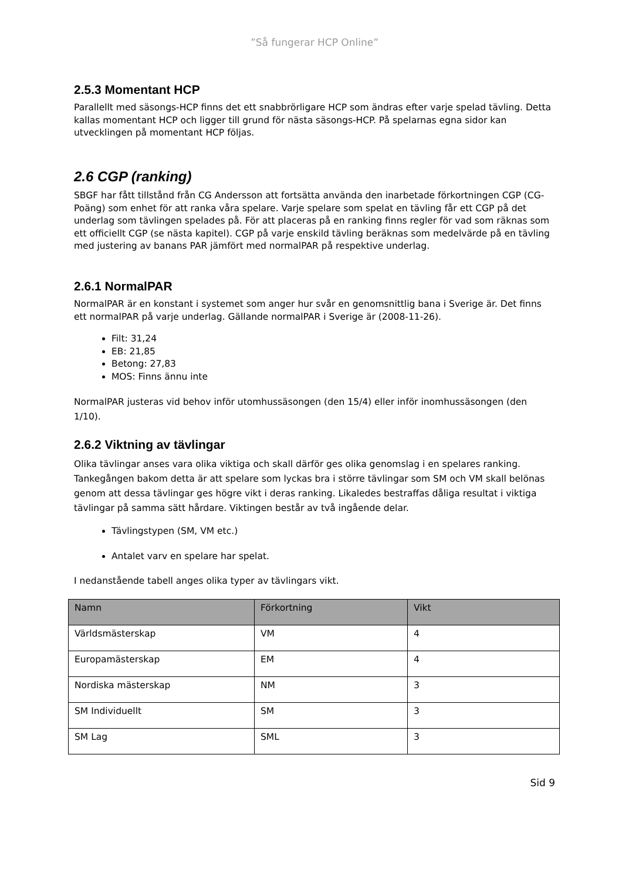”Så fungerar HCP Online”
2.5.3 Momentant HCP
Parallellt med säsongs-HCP finns det ett snabbrörligare HCP som ändras efter varje spelad tävling. Detta kallas momentant HCP och ligger till grund för nästa säsongs-HCP. På spelarnas egna sidor kan utvecklingen på momentant HCP följas.
2.6 CGP (ranking)
SBGF har fått tillstånd från CG Andersson att fortsätta använda den inarbetade förkortningen CGP (CG-Poäng) som enhet för att ranka våra spelare. Varje spelare som spelat en tävling får ett CGP på det underlag som tävlingen spelades på. För att placeras på en ranking finns regler för vad som räknas som ett officiellt CGP (se nästa kapitel). CGP på varje enskild tävling beräknas som medelvärde på en tävling med justering av banans PAR jämfört med normalPAR på respektive underlag.
2.6.1 NormalPAR
NormalPAR är en konstant i systemet som anger hur svår en genomsnittlig bana i Sverige är. Det finns ett normalPAR på varje underlag. Gällande normalPAR i Sverige är (2008-11-26).
Filt: 31,24
EB: 21,85
Betong: 27,83
MOS: Finns ännu inte
NormalPAR justeras vid behov inför utomhussäsongen (den 15/4) eller inför inomhussäsongen (den 1/10).
2.6.2 Viktning av tävlingar
Olika tävlingar anses vara olika viktiga och skall därför ges olika genomslag i en spelares ranking. Tankegången bakom detta är att spelare som lyckas bra i större tävlingar som SM och VM skall belönas genom att dessa tävlingar ges högre vikt i deras ranking. Likaledes bestraffas dåliga resultat i viktiga tävlingar på samma sätt hårdare. Viktingen består av två ingående delar.
Tävlingstypen (SM, VM etc.)
Antalet varv en spelare har spelat.
I nedanstående tabell anges olika typer av tävlingars vikt.
| Namn | Förkortning | Vikt |
| --- | --- | --- |
| Världsmästerskap | VM | 4 |
| Europamästerskap | EM | 4 |
| Nordiska mästerskap | NM | 3 |
| SM Individuellt | SM | 3 |
| SM Lag | SML | 3 |
Sid 9